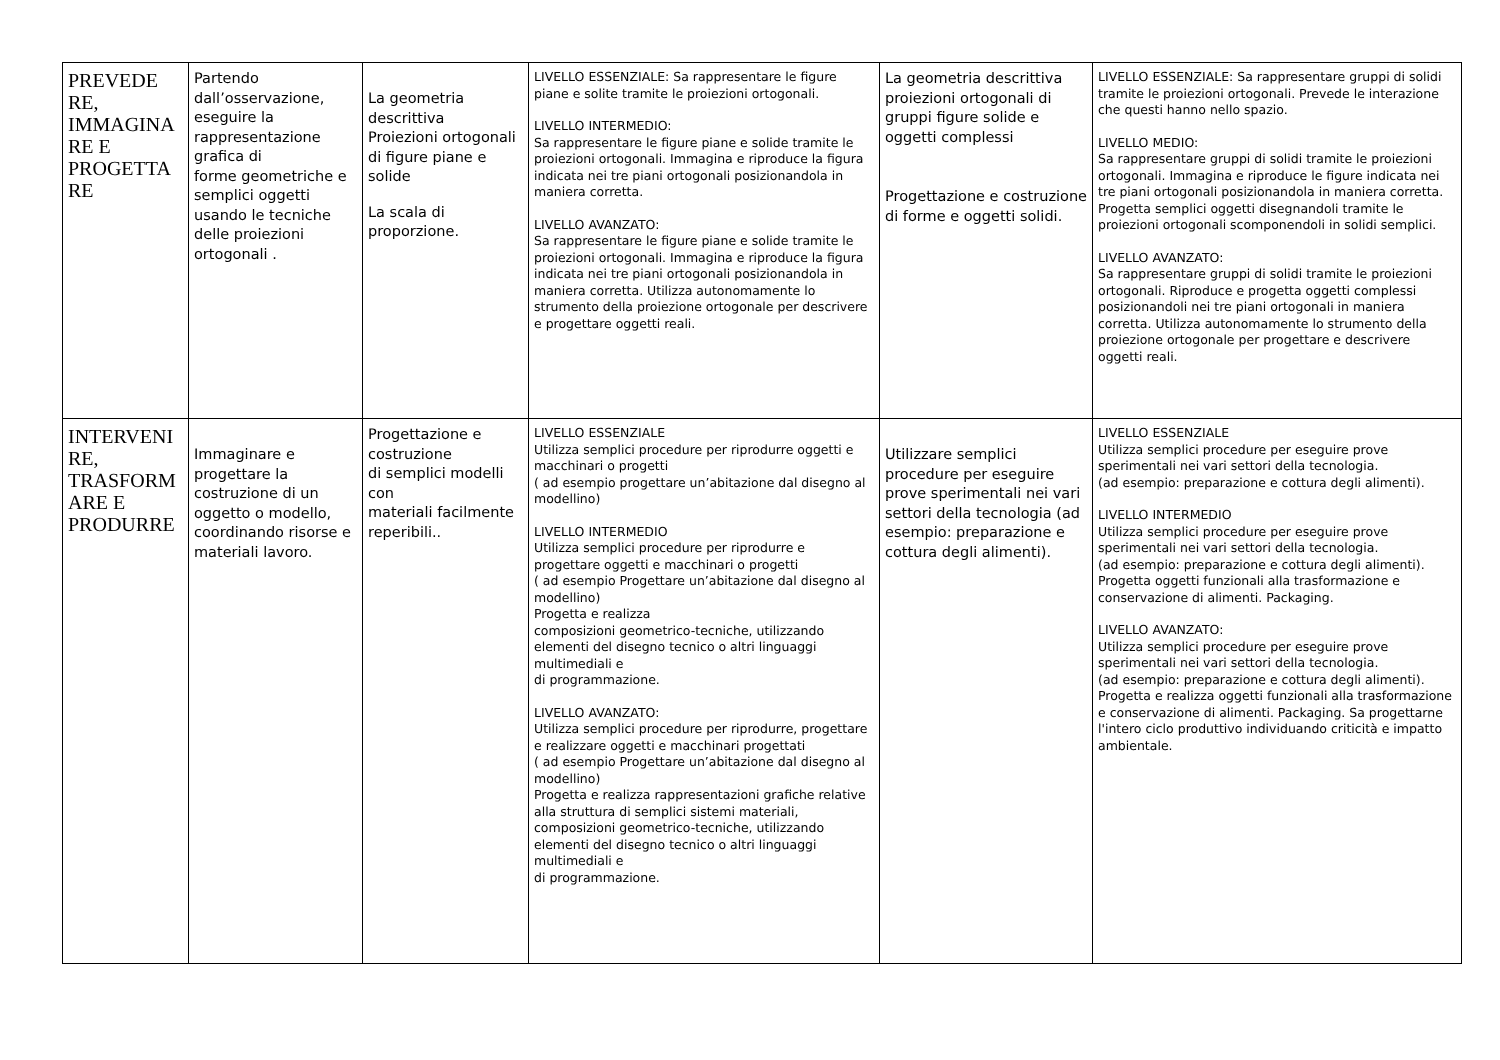| PREVEDE RE, IMMAGINA RE E PROGETTA RE | Partendo dall’osservazione, eseguire la rappresentazione grafica di forme geometriche e semplici oggetti usando le tecniche delle proiezioni ortogonali . | La geometria descrittiva Proiezioni ortogonali di figure piane e solide La scala di proporzione. | LIVELLO ESSENZIALE: Sa rappresentare le figure piane e solite tramite le proiezioni ortogonali. LIVELLO INTERMEDIO: Sa rappresentare le figure piane e solide tramite le proiezioni ortogonali. Immagina e riproduce la figura indicata nei tre piani ortogonali posizionandola in maniera corretta. LIVELLO AVANZATO: Sa rappresentare le figure piane e solide tramite le proiezioni ortogonali. Immagina e riproduce la figura indicata nei tre piani ortogonali posizionandola in maniera corretta. Utilizza autonomamente lo strumento della proiezione ortogonale per descrivere e progettare oggetti reali. | La geometria descrittiva proiezioni ortogonali di gruppi figure solide e oggetti complessi Progettazione e costruzione di forme e oggetti solidi. | LIVELLO ESSENZIALE: Sa rappresentare gruppi di solidi tramite le proiezioni ortogonali. Prevede le interazione che questi hanno nello spazio. LIVELLO MEDIO: Sa rappresentare gruppi di solidi tramite le proiezioni ortogonali. Immagina e riproduce le figure indicata nei tre piani ortogonali posizionandola in maniera corretta. Progetta semplici oggetti disegnandoli tramite le proiezioni ortogonali scomponendoli in solidi semplici. LIVELLO AVANZATO: Sa rappresentare gruppi di solidi tramite le proiezioni ortogonali. Riproduce e progetta oggetti complessi posizionandoli nei tre piani ortogonali in maniera corretta. Utilizza autonomamente lo strumento della proiezione ortogonale per progettare e descrivere oggetti reali. |
| INTERVENI RE, TRASFORM ARE E PRODURRE | Immaginare e progettare la costruzione di un oggetto o modello, coordinando risorse e materiali lavoro. | Progettazione e costruzione di semplici modelli con materiali facilmente reperibili.. | LIVELLO ESSENZIALE Utilizza semplici procedure per riprodurre oggetti e macchinari o progetti ( ad esempio progettare un’abitazione dal disegno al modellino) LIVELLO INTERMEDIO Utilizza semplici procedure per riprodurre e progettare oggetti e macchinari o progetti ( ad esempio Progettare un’abitazione dal disegno al modellino) Progetta e realizza composizioni geometrico-tecniche, utilizzando elementi del disegno tecnico o altri linguaggi multimediali e di programmazione. LIVELLO AVANZATO: Utilizza semplici procedure per riprodurre, progettare e realizzare oggetti e macchinari progettati ( ad esempio Progettare un’abitazione dal disegno al modellino) Progetta e realizza rappresentazioni grafiche relative alla struttura di semplici sistemi materiali, composizioni geometrico-tecniche, utilizzando elementi del disegno tecnico o altri linguaggi multimediali e di programmazione. | Utilizzare semplici procedure per eseguire prove sperimentali nei vari settori della tecnologia (ad esempio: preparazione e cottura degli alimenti). | LIVELLO ESSENZIALE Utilizza semplici procedure per eseguire prove sperimentali nei vari settori della tecnologia. (ad esempio: preparazione e cottura degli alimenti). LIVELLO INTERMEDIO Utilizza semplici procedure per eseguire prove sperimentali nei vari settori della tecnologia. (ad esempio: preparazione e cottura degli alimenti). Progetta oggetti funzionali alla trasformazione e conservazione di alimenti. Packaging. LIVELLO AVANZATO: Utilizza semplici procedure per eseguire prove sperimentali nei vari settori della tecnologia. (ad esempio: preparazione e cottura degli alimenti). Progetta e realizza oggetti funzionali alla trasformazione e conservazione di alimenti. Packaging. Sa progettarne l'intero ciclo produttivo individuando criticità e impatto ambientale. |